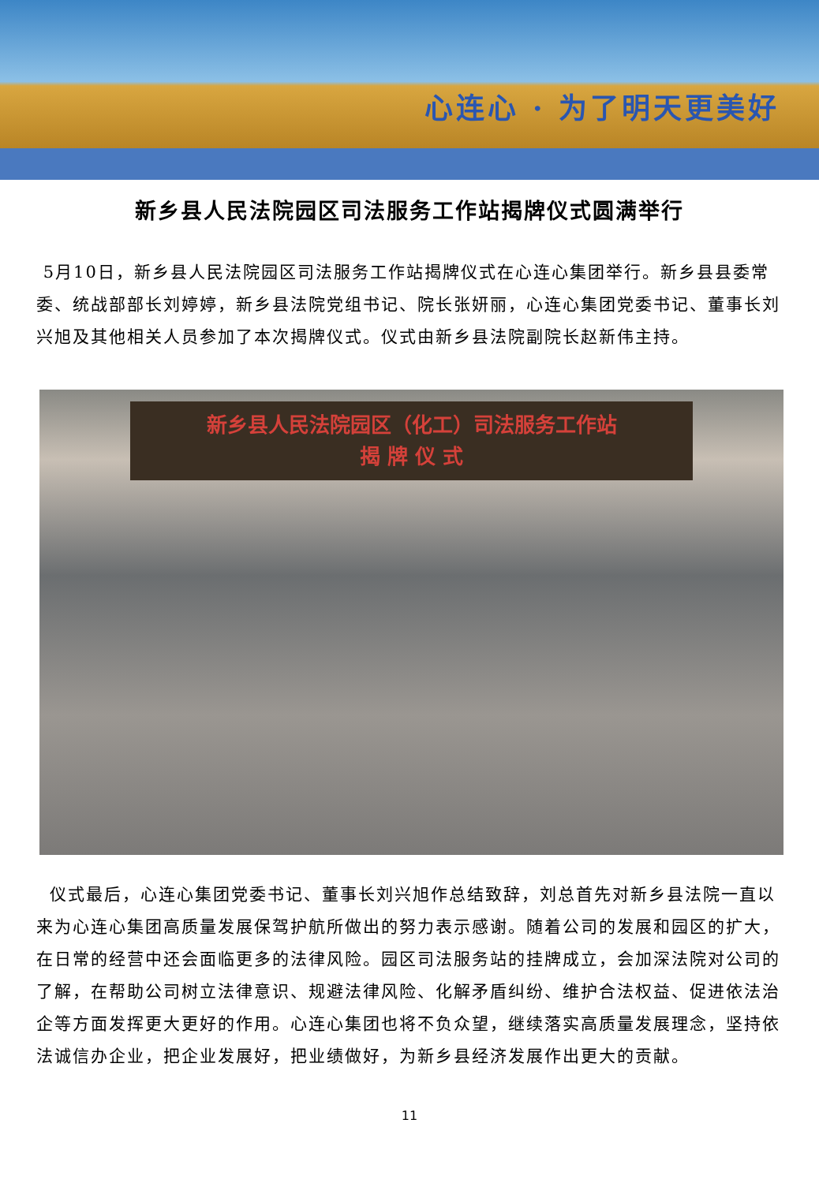心连心 · 为了明天更美好
新乡县人民法院园区司法服务工作站揭牌仪式圆满举行
5月10日，新乡县人民法院园区司法服务工作站揭牌仪式在心连心集团举行。新乡县县委常委、统战部部长刘婷婷，新乡县法院党组书记、院长张妍丽，心连心集团党委书记、董事长刘兴旭及其他相关人员参加了本次揭牌仪式。仪式由新乡县法院副院长赵新伟主持。
新乡县人民法院园区（化工）司法服务工作站
揭 牌 仪 式
仪式最后，心连心集团党委书记、董事长刘兴旭作总结致辞，刘总首先对新乡县法院一直以来为心连心集团高质量发展保驾护航所做出的努力表示感谢。随着公司的发展和园区的扩大，在日常的经营中还会面临更多的法律风险。园区司法服务站的挂牌成立，会加深法院对公司的了解，在帮助公司树立法律意识、规避法律风险、化解矛盾纠纷、维护合法权益、促进依法治企等方面发挥更大更好的作用。心连心集团也将不负众望，继续落实高质量发展理念，坚持依法诚信办企业，把企业发展好，把业绩做好，为新乡县经济发展作出更大的贡献。
11